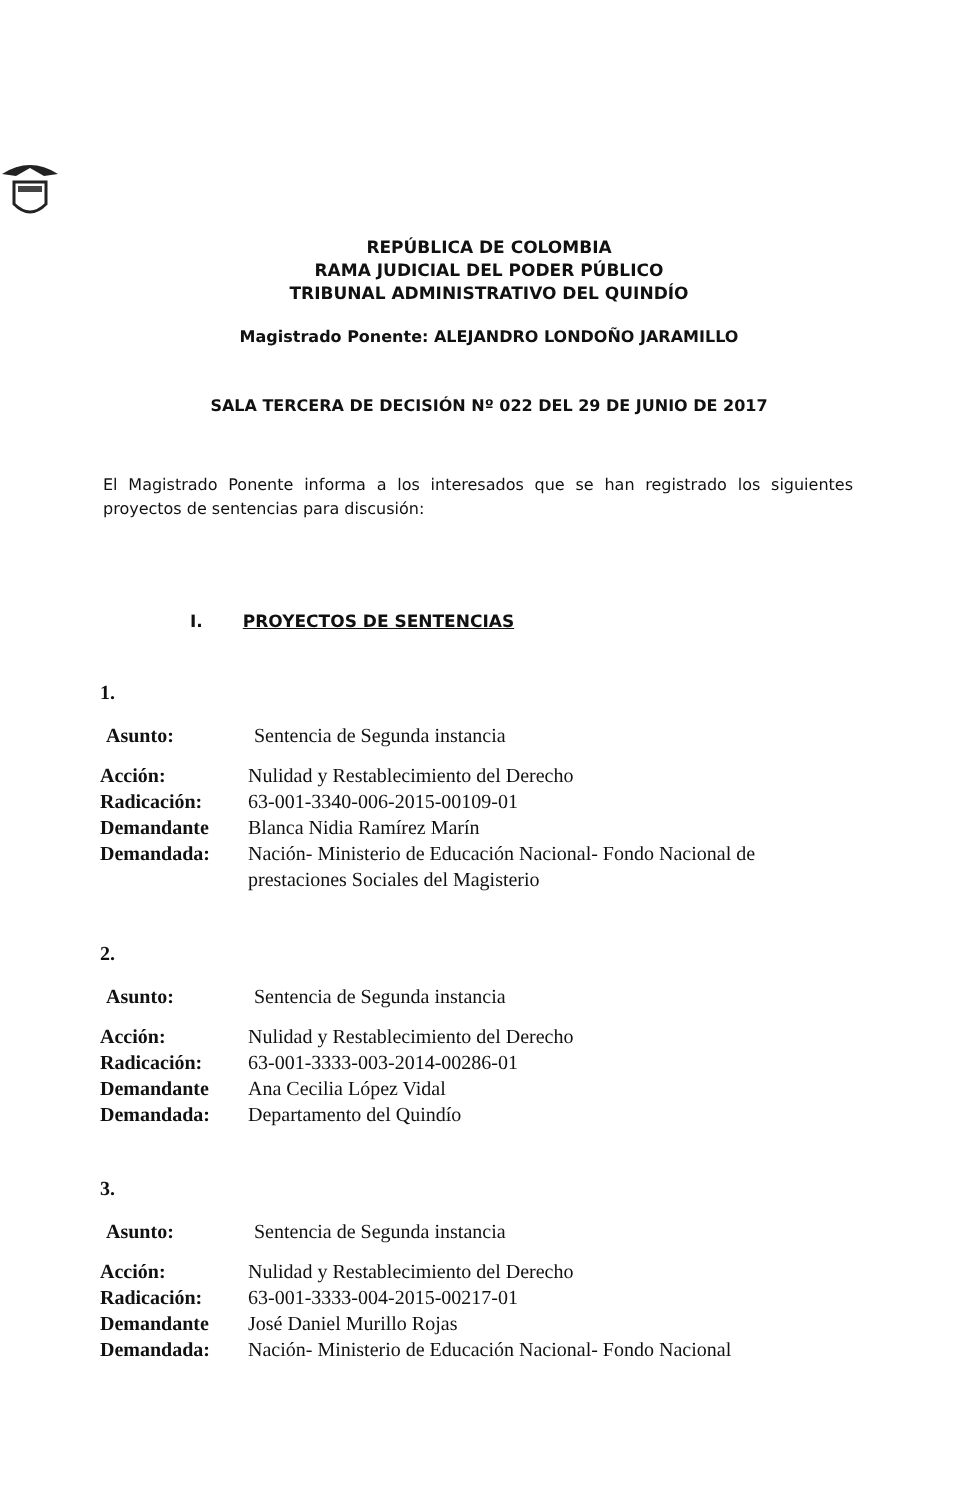REPÚBLICA DE COLOMBIA
RAMA JUDICIAL DEL PODER PÚBLICO
TRIBUNAL ADMINISTRATIVO DEL QUINDÍO
Magistrado Ponente: ALEJANDRO LONDOÑO JARAMILLO
SALA TERCERA DE DECISIÓN Nº 022 DEL 29 DE JUNIO DE 2017
El Magistrado Ponente informa a los interesados que se han registrado los siguientes proyectos de sentencias para discusión:
I. PROYECTOS DE SENTENCIAS
1.
| Asunto: | Sentencia de Segunda instancia |
| Acción: | Nulidad y Restablecimiento del Derecho |
| Radicación: | 63-001-3340-006-2015-00109-01 |
| Demandante | Blanca Nidia Ramírez Marín |
| Demandada: | Nación- Ministerio de Educación Nacional- Fondo Nacional de prestaciones Sociales del Magisterio |
2.
| Asunto: | Sentencia de Segunda instancia |
| Acción: | Nulidad y Restablecimiento del Derecho |
| Radicación: | 63-001-3333-003-2014-00286-01 |
| Demandante | Ana Cecilia López Vidal |
| Demandada: | Departamento del Quindío |
3.
| Asunto: | Sentencia de Segunda instancia |
| Acción: | Nulidad y Restablecimiento del Derecho |
| Radicación: | 63-001-3333-004-2015-00217-01 |
| Demandante | José Daniel Murillo Rojas |
| Demandada: | Nación- Ministerio de Educación Nacional- Fondo Nacional |